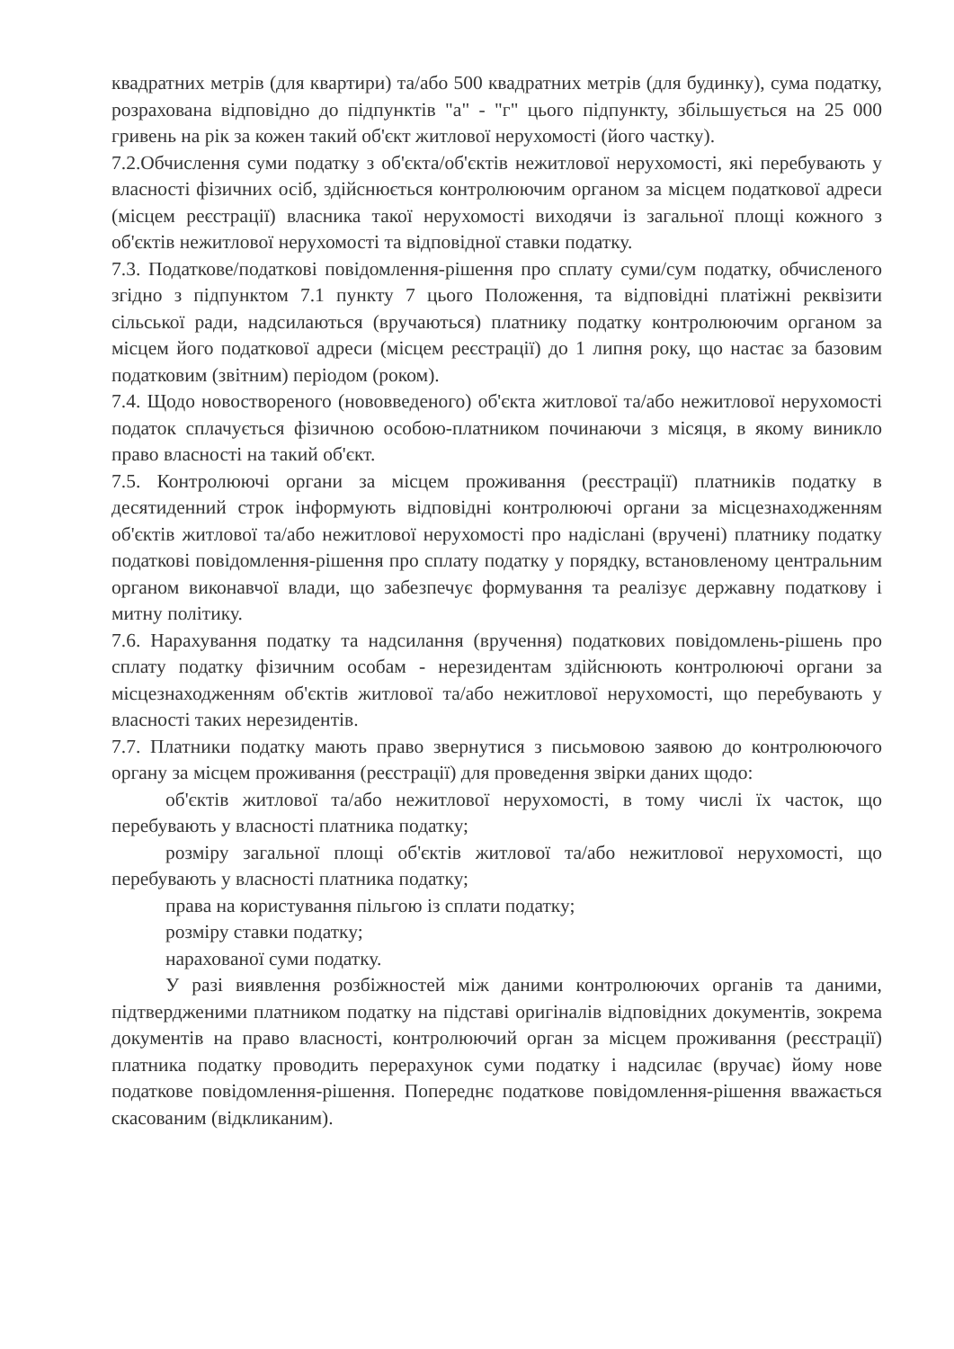квадратних метрів (для квартири) та/або 500 квадратних метрів (для будинку), сума податку, розрахована відповідно до підпунктів "а" - "г" цього підпункту, збільшується на 25 000 гривень на рік за кожен такий об'єкт житлової нерухомості (його частку).
7.2.Обчислення суми податку з об'єкта/об'єктів нежитлової нерухомості, які перебувають у власності фізичних осіб, здійснюється контролюючим органом за місцем податкової адреси (місцем реєстрації) власника такої нерухомості виходячи із загальної площі кожного з об'єктів нежитлової нерухомості та відповідної ставки податку.
7.3. Податкове/податкові повідомлення-рішення про сплату суми/сум податку, обчисленого згідно з підпунктом 7.1 пункту 7 цього Положення, та відповідні платіжні реквізити сільської ради, надсилаються (вручаються) платнику податку контролюючим органом за місцем його податкової адреси (місцем реєстрації) до 1 липня року, що настає за базовим податковим (звітним) періодом (роком).
7.4. Щодо новоствореного (нововведеного) об'єкта житлової та/або нежитлової нерухомості податок сплачується фізичною особою-платником починаючи з місяця, в якому виникло право власності на такий об'єкт.
7.5. Контролюючі органи за місцем проживання (реєстрації) платників податку в десятиденний строк інформують відповідні контролюючі органи за місцезнаходженням об'єктів житлової та/або нежитлової нерухомості про надіслані (вручені) платнику податку податкові повідомлення-рішення про сплату податку у порядку, встановленому центральним органом виконавчої влади, що забезпечує формування та реалізує державну податкову і митну політику.
7.6. Нарахування податку та надсилання (вручення) податкових повідомлень-рішень про сплату податку фізичним особам - нерезидентам здійснюють контролюючі органи за місцезнаходженням об'єктів житлової та/або нежитлової нерухомості, що перебувають у власності таких нерезидентів.
7.7. Платники податку мають право звернутися з письмовою заявою до контролюючого органу за місцем проживання (реєстрації) для проведення звірки даних щодо:
об'єктів житлової та/або нежитлової нерухомості, в тому числі їх часток, що перебувають у власності платника податку;
розміру загальної площі об'єктів житлової та/або нежитлової нерухомості, що перебувають у власності платника податку;
права на користування пільгою із сплати податку;
розміру ставки податку;
нарахованої суми податку.
У разі виявлення розбіжностей між даними контролюючих органів та даними, підтвердженими платником податку на підставі оригіналів відповідних документів, зокрема документів на право власності, контролюючий орган за місцем проживання (реєстрації) платника податку проводить перерахунок суми податку і надсилає (вручає) йому нове податкове повідомлення-рішення. Попереднє податкове повідомлення-рішення вважається скасованим (відкликаним).